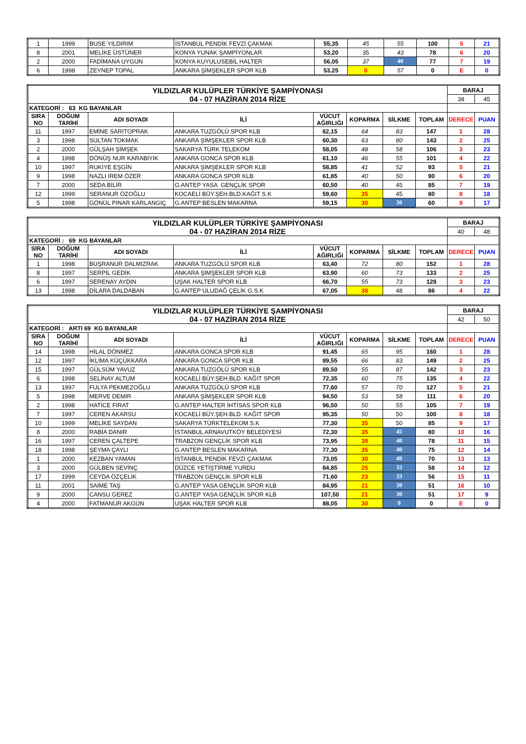| 1 | 1999 | BUSE YILDIRIM | İSTANBUL PENDİK FEVZİ ÇAKMAK | 55,35 | 45 | 55 | 100 | 5 | 21 |
| 8 | 2001 | MELİKE ÜSTÜNER | KONYA YUNAK ŞAMPİYONLAR | 53,20 | 35 | 43 | 78 | 6 | 20 |
| 2 | 2000 | FADİMANA UYGUN | KONYA KUYULUSEBİL HALTER | 56,05 | 37 | 40 | 77 | 7 | 19 |
| 6 | 1998 | ZEYNEP TOPAL | ANKARA ŞİMŞEKLER SPOR KLB | 53,25 | 0 | 57 | 0 | E | 0 |
| YILDIZLAR KULÜPLER TÜRKİYE ŞAMPİYONASI 04 - 07 HAZİRAN 2014 RİZE | | | | | | | | BARAJ | |
| | | | | | | | | 38 | 45 |
| KATEGORİ : 63 KG BAYANLAR | | | | | | | | | |
| SIRA NO | DOĞUM TARİHİ | ADI SOYADI | İLİ | VÜCUT AĞIRLIĞI | KOPARMA | SİLKME | TOPLAM | DERECE | PUAN |
| 11 | 1997 | EMİNE SARITOPRAK | ANKARA TUZGÖLÜ SPOR KLB | 62,15 | 64 | 83 | 147 | 1 | 28 |
| 3 | 1998 | SULTAN TOKMAK | ANKARA ŞİMŞEKLER SPOR KLB | 60,30 | 63 | 80 | 143 | 2 | 25 |
| 2 | 2000 | GÜLŞAH ŞİMŞEK | SAKARYA TÜRK TELEKOM | 58,05 | 48 | 58 | 106 | 3 | 23 |
| 4 | 1998 | DÖNÜŞ NUR KARABIYIK | ANKARA GONCA SPOR KLB | 61,10 | 46 | 55 | 101 | 4 | 22 |
| 10 | 1997 | RUKİYE EŞGİN | ANKARA ŞİMŞEKLER SPOR KLB | 58,85 | 41 | 52 | 93 | 5 | 21 |
| 9 | 1998 | NAZLI İREM ÖZER | ANKARA GONCA SPOR KLB | 61,85 | 40 | 50 | 90 | 6 | 20 |
| 7 | 2000 | SEDA BİLİR | G.ANTEP YASA GENÇLİK SPOR | 60,50 | 40 | 45 | 85 | 7 | 19 |
| 12 | 1999 | SERANUR ÖZOĞLU | KOCAELİ BÜY.ŞEH.BLD.KAĞIT S.K | 59,60 | 35 | 45 | 80 | 8 | 18 |
| 5 | 1998 | GÖNÜL PINAR KARLANGIÇ | G.ANTEP BESLEN MAKARNA | 59,15 | 30 | 30 | 60 | 9 | 17 |
| YILDIZLAR KULÜPLER TÜRKİYE ŞAMPİYONASI 04 - 07 HAZİRAN 2014 RİZE | | | | | | | | BARAJ | |
| | | | | | | | | 40 | 48 |
| KATEGORİ : 69 KG BAYANLAR | | | | | | | | | |
| SIRA NO | DOĞUM TARİHİ | ADI SOYADI | İLİ | VÜCUT AĞIRLIĞI | KOPARMA | SİLKME | TOPLAM | DERECE | PUAN |
| 1 | 1998 | BÜŞRANUR DALMIZRAK | ANKARA TUZGÖLÜ SPOR KLB | 63,40 | 72 | 80 | 152 | 1 | 28 |
| 8 | 1997 | SERPİL GEDİK | ANKARA ŞİMŞEKLER SPOR KLB | 63,90 | 60 | 73 | 133 | 2 | 25 |
| 6 | 1997 | SERENAY AYDIN | UŞAK HALTER SPOR KLB | 66,70 | 55 | 73 | 128 | 3 | 23 |
| 13 | 1998 | DİLARA DALDABAN | G.ANTEP ULUDAĞ ÇELİK G.S.K | 67,05 | 38 | 48 | 86 | 4 | 22 |
| YILDIZLAR KULÜPLER TÜRKİYE ŞAMPİYONASI 04 - 07 HAZİRAN 2014 RİZE | | | | | | | | BARAJ | |
| | | | | | | | | 42 | 50 |
| KATEGORİ : ARTI 69 KG BAYANLAR | | | | | | | | | |
| SIRA NO | DOĞUM TARİHİ | ADI SOYADI | İLİ | VÜCUT AĞIRLIĞI | KOPARMA | SİLKME | TOPLAM | DERECE | PUAN |
| 14 | 1998 | HİLAL DÖNMEZ | ANKARA GONCA SPOR KLB | 91,45 | 65 | 95 | 160 | 1 | 28 |
| 12 | 1997 | İKLİMA KÜÇÜKKARA | ANKARA GONCA SPOR KLB | 89,55 | 66 | 83 | 149 | 2 | 25 |
| 15 | 1997 | GÜLSÜM YAVUZ | ANKARA TUZGÖLÜ SPOR KLB | 89,50 | 55 | 87 | 142 | 3 | 23 |
| 6 | 1998 | SELİNAY ALTUM | KOCAELİ BÜY.ŞEH.BLD. KAĞIT SPOR | 72,35 | 60 | 75 | 135 | 4 | 22 |
| 13 | 1997 | FULYA PEKMEZOĞLU | ANKARA TUZGÖLÜ SPOR KLB | 77,60 | 57 | 70 | 127 | 5 | 21 |
| 5 | 1998 | MERVE DEMİR | ANKARA ŞİMŞEKLER SPOR KLB | 94,50 | 53 | 58 | 111 | 6 | 20 |
| 2 | 1998 | HATİCE FIRAT | G.ANTEP HALTER İHTİSAS SPOR KLB | 96,50 | 50 | 55 | 105 | 7 | 19 |
| 7 | 1997 | CEREN AKARSU | KOCAELİ BÜY.ŞEH.BLD. KAĞIT SPOR | 95,35 | 50 | 50 | 100 | 8 | 18 |
| 10 | 1999 | MELİKE SAYDAN | SAKARYA TÜRKTELEKOM S.K | 77,30 | 35 | 50 | 85 | 9 | 17 |
| 8 | 2000 | RABİA DANIR | İSTANBUL ARNAVUTKÖY BELEDİYESİ | 72,30 | 35 | 45 | 80 | 10 | 16 |
| 16 | 1997 | CEREN ÇALTEPE | TRABZON GENÇLİK SPOR KLB | 73,95 | 38 | 40 | 78 | 11 | 15 |
| 18 | 1998 | ŞEYMA ÇAYLI | G.ANTEP BESLEN MAKARNA | 77,30 | 35 | 40 | 75 | 12 | 14 |
| 1 | 2000 | KEZBAN YAMAN | İSTANBUL PENDİK FEVZİ ÇAKMAK | 73,05 | 30 | 40 | 70 | 13 | 13 |
| 3 | 2000 | GÜLBEN SEVİNÇ | DÜZCE YETİŞTİRME YURDU | 84,85 | 25 | 33 | 58 | 14 | 12 |
| 17 | 1999 | CEYDA ÖZÇELİK | TRABZON GENÇLİK SPOR KLB | 71,60 | 23 | 33 | 56 | 15 | 11 |
| 11 | 2001 | SAİME TAŞ | G.ANTEP YASA GENÇLİK SPOR KLB | 84,95 | 21 | 30 | 51 | 16 | 10 |
| 9 | 2000 | CANSU GEREZ | G.ANTEP YASA GENÇLİK SPOR KLB | 107,50 | 21 | 30 | 51 | 17 | 9 |
| 4 | 2000 | FATMANUR AKGÜN | UŞAK HALTER SPOR KLB | 88,05 | 30 | 0 | 0 | E | 0 |